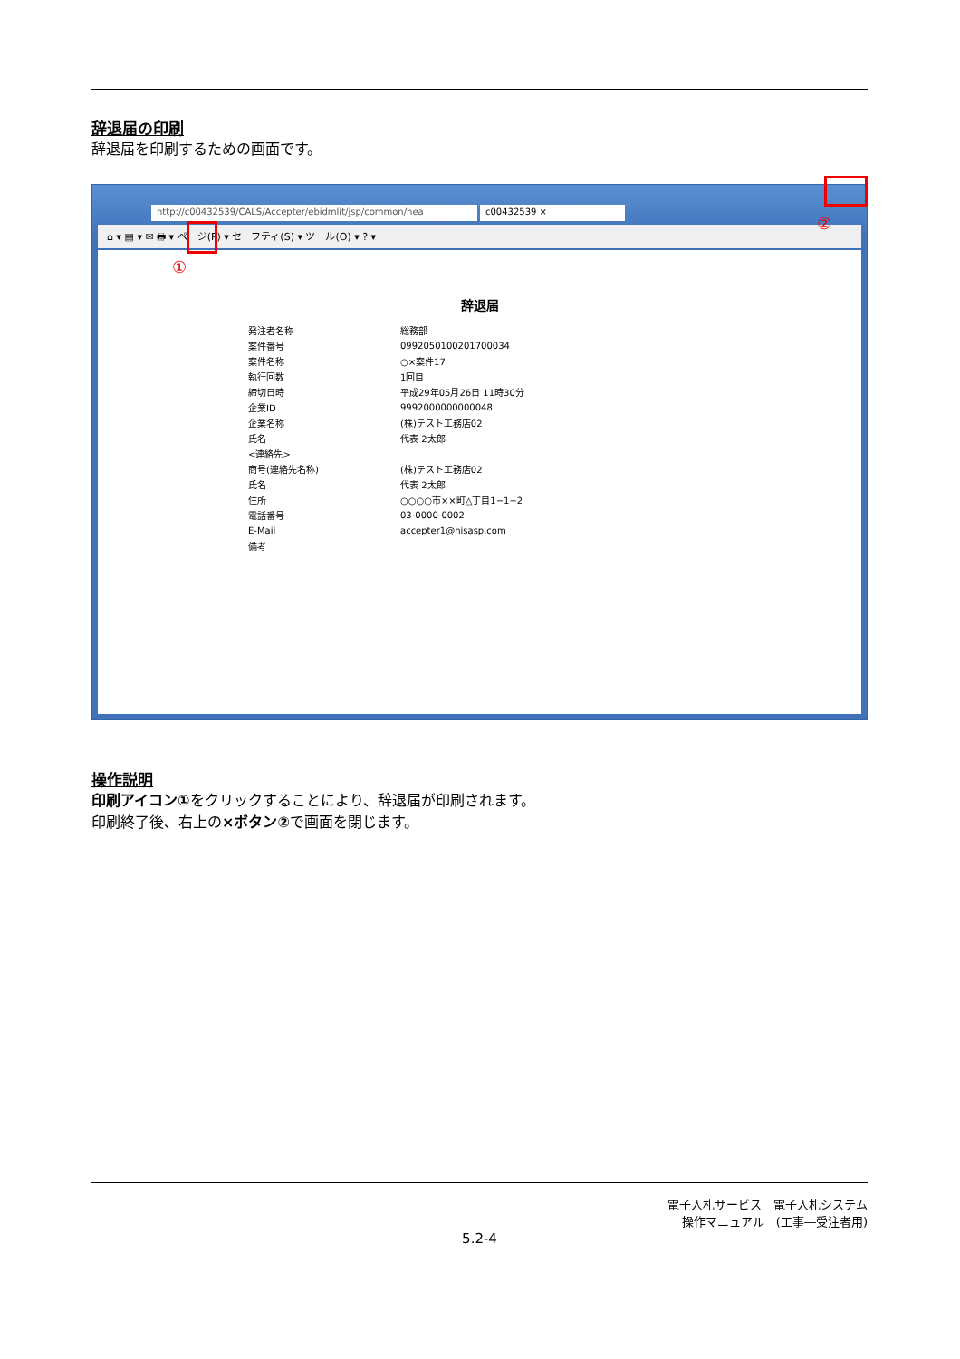辞退届の印刷
辞退届を印刷するための画面です。
http://c00432539/CALS/Accepter/ebidmlit/jsp/common/hea c00432539 ×
⌂ ▾ ▤ ▾ ✉ 🖶 ▾ ページ(P) ▾ セーフティ(S) ▾ ツール(O) ▾ ? ▾
辞退届
| 発注者名称 | 総務部 |
| 案件番号 | 0992050100201700034 |
| 案件名称 | ○×案件17 |
| 執行回数 | 1回目 |
| 締切日時 | 平成29年05月26日 11時30分 |
| 企業ID | 9992000000000048 |
| 企業名称 | (株)テスト工務店02 |
| 氏名 | 代表 2太郎 |
| <連絡先> | |
| 商号(連絡先名称) | (株)テスト工務店02 |
| 氏名 | 代表 2太郎 |
| 住所 | ○○○○市××町△丁目1−1−2 |
| 電話番号 | 03-0000-0002 |
| E-Mail | accepter1@hisasp.com |
| 備考 | |
①
②
操作説明
印刷アイコン①をクリックすることにより、辞退届が印刷されます。
印刷終了後、右上の×ボタン②で画面を閉じます。
電子入札サービス　電子入札システム
操作マニュアル　(工事―受注者用)
5.2-4